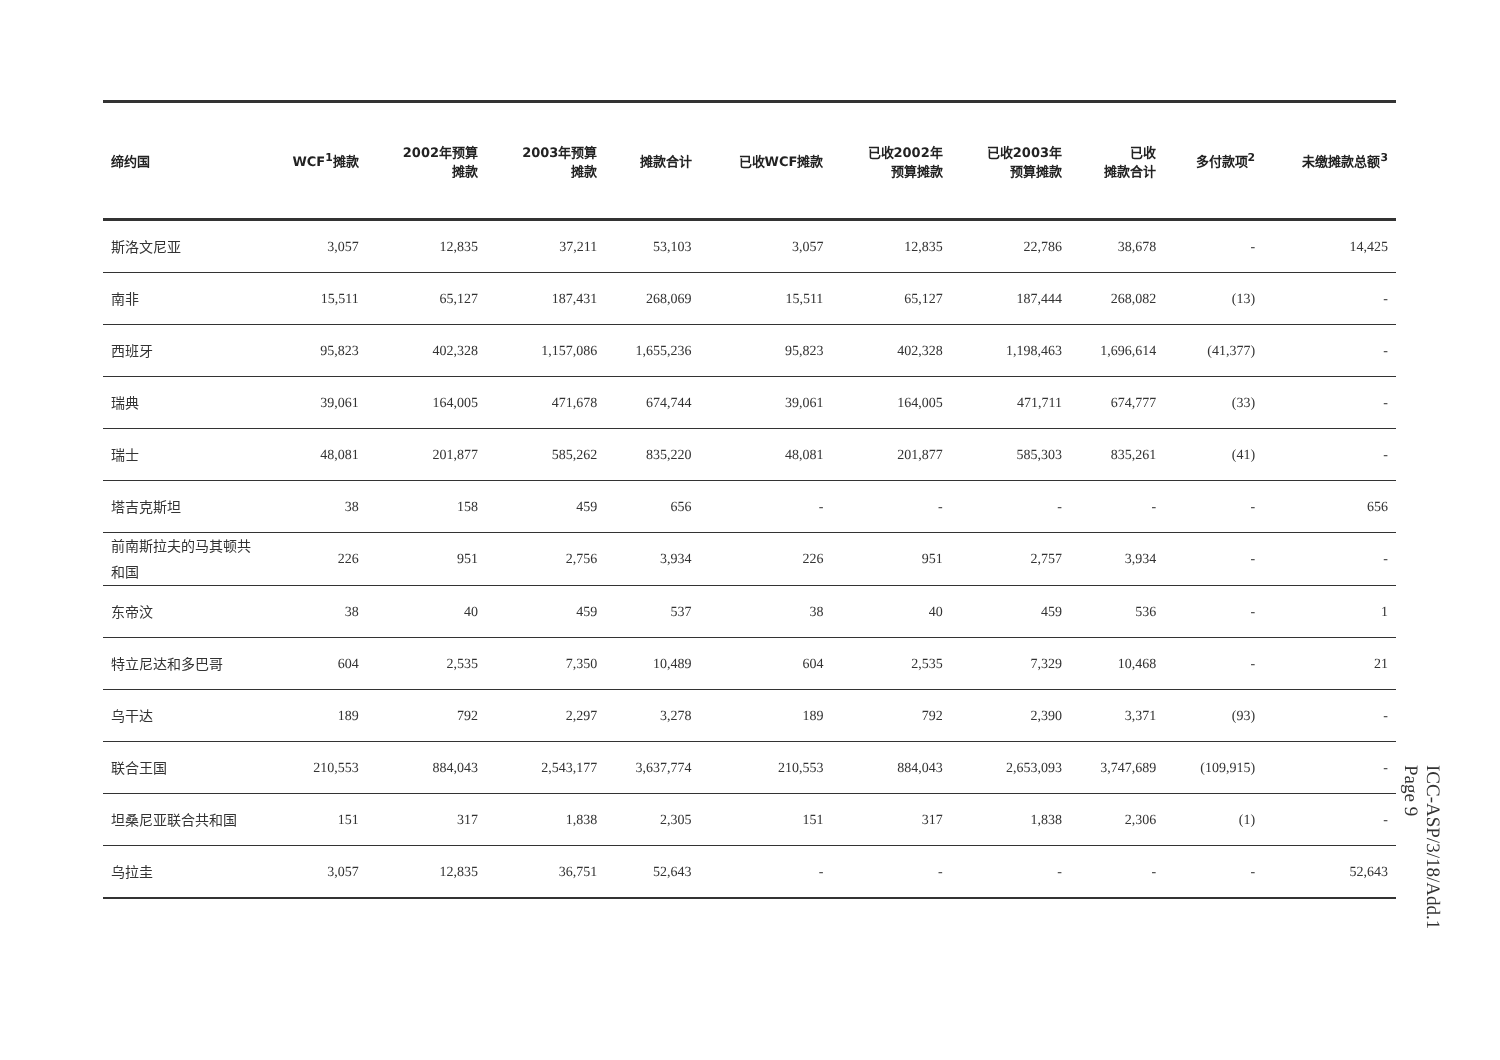| 缔约国 | WCF<sup>1</sup>摊款 | 2002年预算 摊款 | 2003年预算 摊款 | 摊款合计 | 已收WCF摊款 | 已收2002年 预算摊款 | 已收2003年 预算摊款 | 已收 摊款合计 | 多付款项<sup>2</sup> | 未缴摊款总额<sup>3</sup> |
| --- | --- | --- | --- | --- | --- | --- | --- | --- | --- | --- |
| 斯洛文尼亚 | 3,057 | 12,835 | 37,211 | 53,103 | 3,057 | 12,835 | 22,786 | 38,678 | - | 14,425 |
| 南非 | 15,511 | 65,127 | 187,431 | 268,069 | 15,511 | 65,127 | 187,444 | 268,082 | (13) | - |
| 西班牙 | 95,823 | 402,328 | 1,157,086 | 1,655,236 | 95,823 | 402,328 | 1,198,463 | 1,696,614 | (41,377) | - |
| 瑞典 | 39,061 | 164,005 | 471,678 | 674,744 | 39,061 | 164,005 | 471,711 | 674,777 | (33) | - |
| 瑞士 | 48,081 | 201,877 | 585,262 | 835,220 | 48,081 | 201,877 | 585,303 | 835,261 | (41) | - |
| 塔吉克斯坦 | 38 | 158 | 459 | 656 | - | - | - | - | - | 656 |
| 前南斯拉夫的马其顿共和国 | 226 | 951 | 2,756 | 3,934 | 226 | 951 | 2,757 | 3,934 | - | - |
| 东帝汶 | 38 | 40 | 459 | 537 | 38 | 40 | 459 | 536 | - | 1 |
| 特立尼达和多巴哥 | 604 | 2,535 | 7,350 | 10,489 | 604 | 2,535 | 7,329 | 10,468 | - | 21 |
| 乌干达 | 189 | 792 | 2,297 | 3,278 | 189 | 792 | 2,390 | 3,371 | (93) | - |
| 联合王国 | 210,553 | 884,043 | 2,543,177 | 3,637,774 | 210,553 | 884,043 | 2,653,093 | 3,747,689 | (109,915) | - |
| 坦桑尼亚联合共和国 | 151 | 317 | 1,838 | 2,305 | 151 | 317 | 1,838 | 2,306 | (1) | - |
| 乌拉圭 | 3,057 | 12,835 | 36,751 | 52,643 | - | - | - | - | - | 52,643 |
ICC-ASP/3/18/Add.1
Page 9